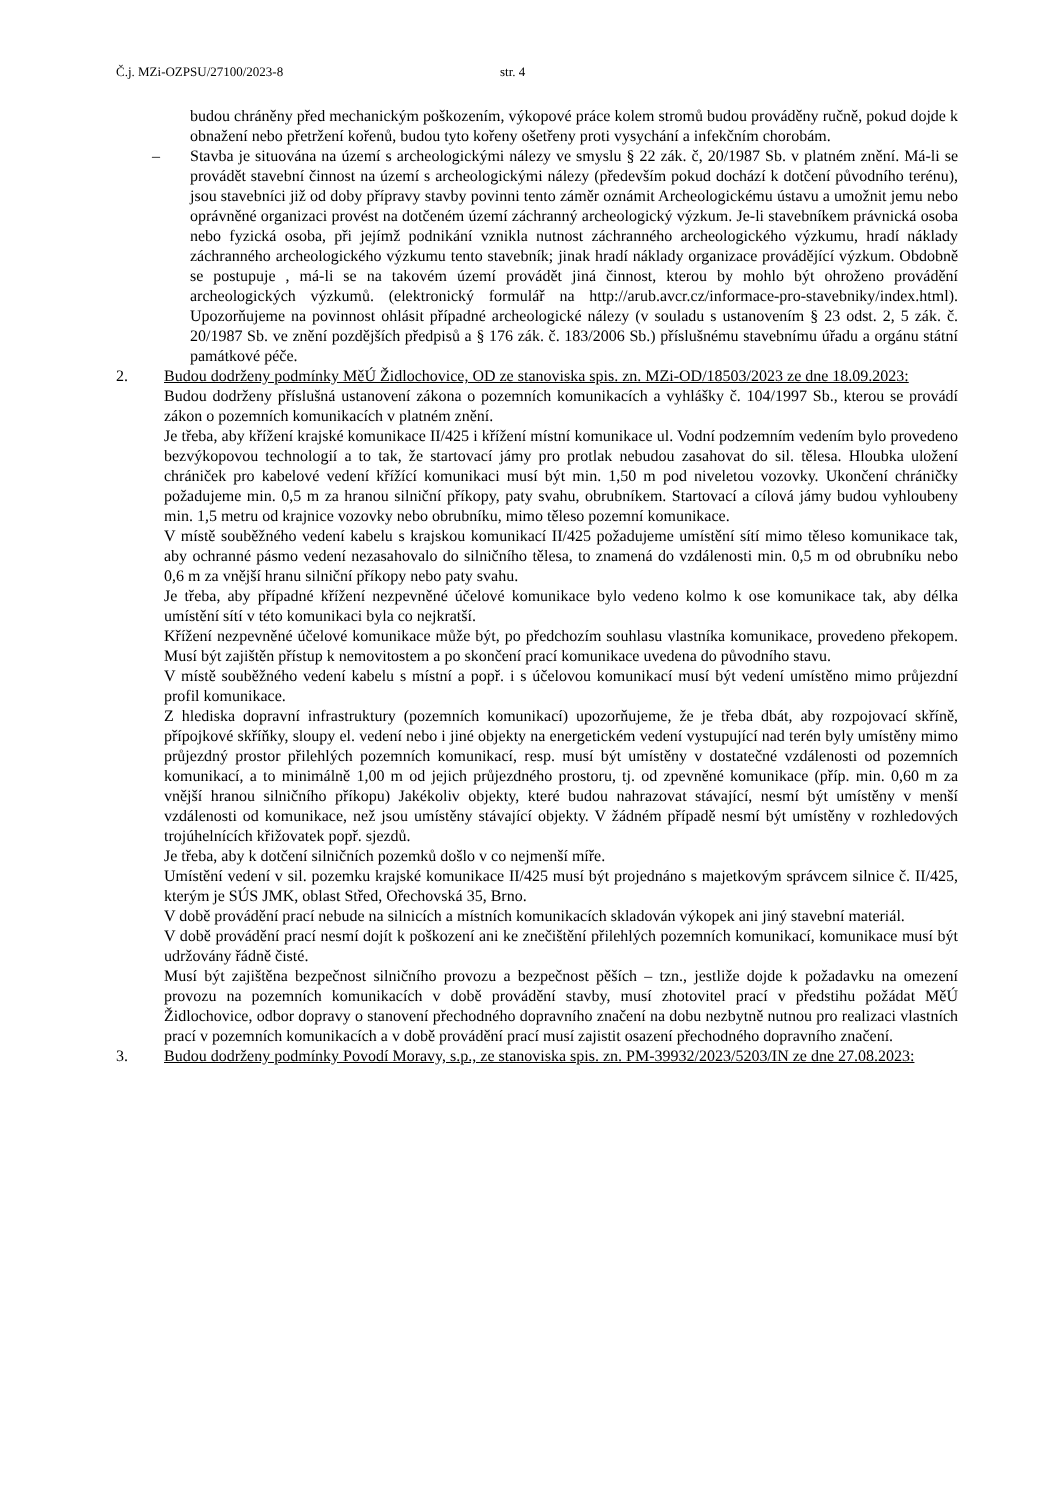Č.j. MZi-OZPSU/27100/2023-8 str. 4
budou chráněny před mechanickým poškozením, výkopové práce kolem stromů budou prováděny ručně, pokud dojde k obnažení nebo přetržení kořenů, budou tyto kořeny ošetřeny proti vysychání a infekčním chorobám.
– Stavba je situována na území s archeologickými nálezy ve smyslu § 22 zák. č, 20/1987 Sb. v platném znění. Má-li se provádět stavební činnost na území s archeologickými nálezy (především pokud dochází k dotčení původního terénu), jsou stavebníci již od doby přípravy stavby povinni tento záměr oznámit Archeologickému ústavu a umožnit jemu nebo oprávněné organizaci provést na dotčeném území záchranný archeologický výzkum. Je-li stavebníkem právnická osoba nebo fyzická osoba, při jejímž podnikání vznikla nutnost záchranného archeologického výzkumu, hradí náklady záchranného archeologického výzkumu tento stavebník; jinak hradí náklady organizace provádějící výzkum. Obdobně se postupuje , má-li se na takovém území provádět jiná činnost, kterou by mohlo být ohroženo provádění archeologických výzkumů. (elektronický formulář na http://arub.avcr.cz/informace-pro-stavebniky/index.html). Upozorňujeme na povinnost ohlásit případné archeologické nálezy (v souladu s ustanovením § 23 odst. 2, 5 zák. č. 20/1987 Sb. ve znění pozdějších předpisů a § 176 zák. č. 183/2006 Sb.) příslušnému stavebnímu úřadu a orgánu státní památkové péče.
2. Budou dodrženy podmínky MěÚ Židlochovice, OD ze stanoviska spis. zn. MZi-OD/18503/2023 ze dne 18.09.2023:
Budou dodrženy příslušná ustanovení zákona o pozemních komunikacích a vyhlášky č. 104/1997 Sb., kterou se provádí zákon o pozemních komunikacích v platném znění.
Je třeba, aby křížení krajské komunikace II/425 i křížení místní komunikace ul. Vodní podzemním vedením bylo provedeno bezvýkopovou technologií a to tak, že startovací jámy pro protlak nebudou zasahovat do sil. tělesa. Hloubka uložení chrániček pro kabelové vedení křížící komunikaci musí být min. 1,50 m pod niveletou vozovky. Ukončení chráničky požadujeme min. 0,5 m za hranou silniční příkopy, paty svahu, obrubníkem. Startovací a cílová jámy budou vyhloubeny min. 1,5 metru od krajnice vozovky nebo obrubníku, mimo těleso pozemní komunikace.
V místě souběžného vedení kabelu s krajskou komunikací II/425 požadujeme umístění sítí mimo těleso komunikace tak, aby ochranné pásmo vedení nezasahovalo do silničního tělesa, to znamená do vzdálenosti min. 0,5 m od obrubníku nebo 0,6 m za vnější hranu silniční příkopy nebo paty svahu.
Je třeba, aby případné křížení nezpevněné účelové komunikace bylo vedeno kolmo k ose komunikace tak, aby délka umístění sítí v této komunikaci byla co nejkratší.
Křížení nezpevněné účelové komunikace může být, po předchozím souhlasu vlastníka komunikace, provedeno překopem. Musí být zajištěn přístup k nemovitostem a po skončení prací komunikace uvedena do původního stavu.
V místě souběžného vedení kabelu s místní a popř. i s účelovou komunikací musí být vedení umístěno mimo průjezdní profil komunikace.
Z hlediska dopravní infrastruktury (pozemních komunikací) upozorňujeme, že je třeba dbát, aby rozpojovací skříně, přípojkové skříňky, sloupy el. vedení nebo i jiné objekty na energetickém vedení vystupující nad terén byly umístěny mimo průjezdný prostor přilehlých pozemních komunikací, resp. musí být umístěny v dostatečné vzdálenosti od pozemních komunikací, a to minimálně 1,00 m od jejich průjezdného prostoru, tj. od zpevněné komunikace (příp. min. 0,60 m za vnější hranou silničního příkopu) Jakékoliv objekty, které budou nahrazovat stávající, nesmí být umístěny v menší vzdálenosti od komunikace, než jsou umístěny stávající objekty. V žádném případě nesmí být umístěny v rozhledových trojúhelnících křižovatek popř. sjezdů.
Je třeba, aby k dotčení silničních pozemků došlo v co nejmenší míře.
Umístění vedení v sil. pozemku krajské komunikace II/425 musí být projednáno s majetkovým správcem silnice č. II/425, kterým je SÚS JMK, oblast Střed, Ořechovská 35, Brno.
V době provádění prací nebude na silnicích a místních komunikacích skladován výkopek ani jiný stavební materiál.
V době provádění prací nesmí dojít k poškození ani ke znečištění přilehlých pozemních komunikací, komunikace musí být udržovány řádně čisté.
Musí být zajištěna bezpečnost silničního provozu a bezpečnost pěších – tzn., jestliže dojde k požadavku na omezení provozu na pozemních komunikacích v době provádění stavby, musí zhotovitel prací v předstihu požádat MěÚ Židlochovice, odbor dopravy o stanovení přechodného dopravního značení na dobu nezbytně nutnou pro realizaci vlastních prací v pozemních komunikacích a v době provádění prací musí zajistit osazení přechodného dopravního značení.
3. Budou dodrženy podmínky Povodí Moravy, s.p., ze stanoviska spis. zn. PM-39932/2023/5203/IN ze dne 27.08.2023: